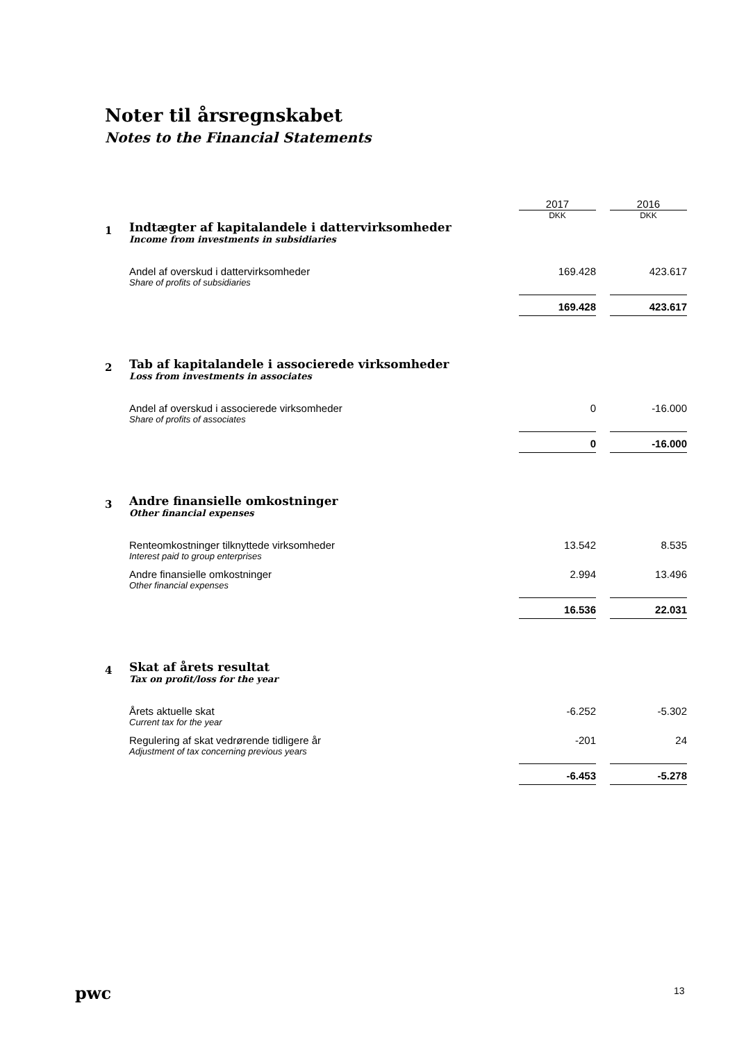Noter til årsregnskabet
Notes to the Financial Statements
| | | 2017 | | 2016 |
| | | DKK | | DKK |
| 1 | Indtægter af kapitalandele i dattervirksomheder Income from investments in subsidiaries | | | |
| | Andel af overskud i dattervirksomheder Share of profits of subsidiaries | 169.428 | | 423.617 |
| | | 169.428 | | 423.617 |
| 2 | Tab af kapitalandele i associerede virksomheder Loss from investments in associates | | | |
| | Andel af overskud i associerede virksomheder Share of profits of associates | 0 | | -16.000 |
| | | 0 | | -16.000 |
| 3 | Andre finansielle omkostninger Other financial expenses | | | |
| | Renteomkostninger tilknyttede virksomheder Interest paid to group enterprises | 13.542 | | 8.535 |
| | Andre finansielle omkostninger Other financial expenses | 2.994 | | 13.496 |
| | | 16.536 | | 22.031 |
| 4 | Skat af årets resultat Tax on profit/loss for the year | | | |
| | Årets aktuelle skat Current tax for the year | -6.252 | | -5.302 |
| | Regulering af skat vedrørende tidligere år Adjustment of tax concerning previous years | -201 | | 24 |
| | | -6.453 | | -5.278 |
pwc 13